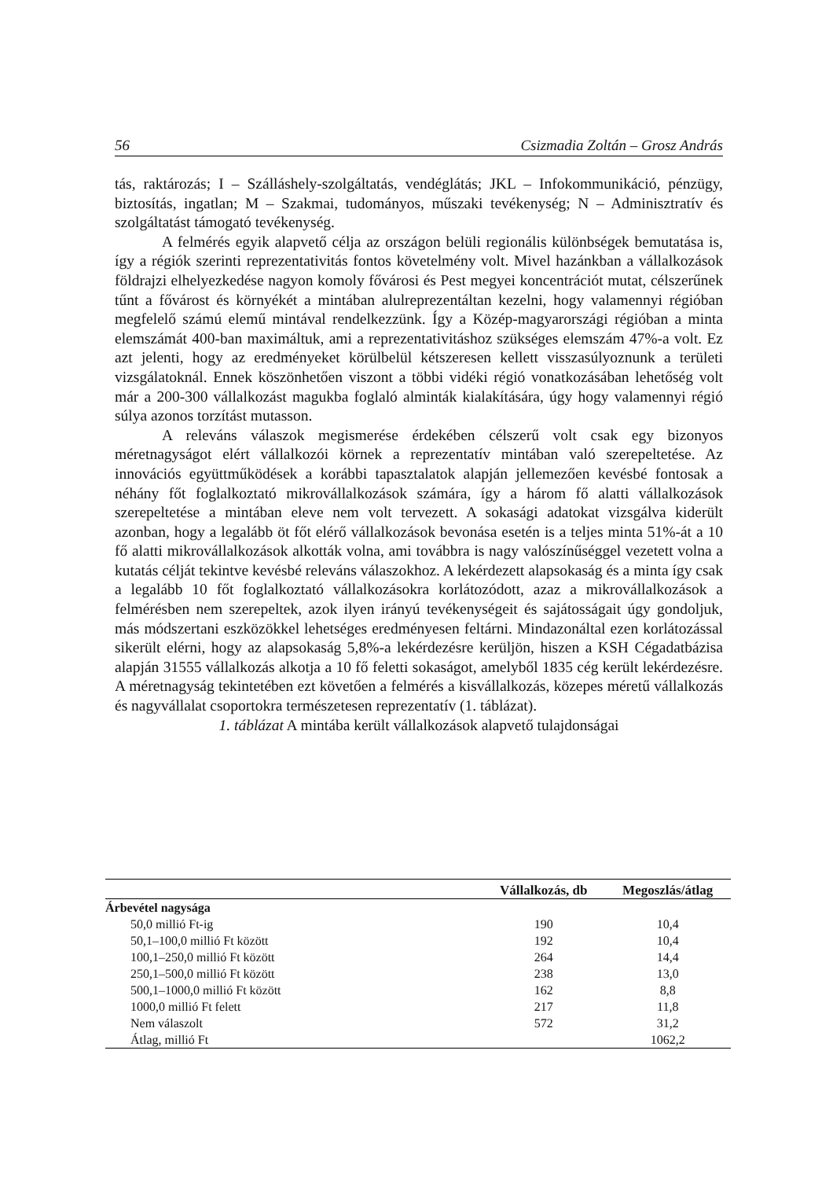56 Csizmadia Zoltán – Grosz András
tás, raktározás; I – Szálláshely-szolgáltatás, vendéglátás; JKL – Infokommunikáció, pénzügy, biztosítás, ingatlan; M – Szakmai, tudományos, műszaki tevékenység; N – Adminisztratív és szolgáltatást támogató tevékenység.
A felmérés egyik alapvető célja az országon belüli regionális különbségek bemutatása is, így a régiók szerinti reprezentativitás fontos követelmény volt. Mivel hazánkban a vállalkozások földrajzi elhelyezkedése nagyon komoly fővárosi és Pest megyei koncentrációt mutat, célszerűnek tűnt a fővárost és környékét a mintában alulreprezentáltan kezelni, hogy valamennyi régióban megfelelő számú elemű mintával rendelkezzünk. Így a Közép-magyarországi régióban a minta elemszámát 400-ban maximáltuk, ami a reprezentativitáshoz szükséges elemszám 47%-a volt. Ez azt jelenti, hogy az eredményeket körülbelül kétszeresen kellett visszasúlyoznunk a területi vizsgálatoknál. Ennek köszönhetően viszont a többi vidéki régió vonatkozásában lehetőség volt már a 200-300 vállalkozást magukba foglaló alminták kialakítására, úgy hogy valamennyi régió súlya azonos torzítást mutasson.
A releváns válaszok megismerése érdekében célszerű volt csak egy bizonyos méretnagyságot elért vállalkozói körnek a reprezentatív mintában való szerepeltetése. Az innovációs együttműködések a korábbi tapasztalatok alapján jellemezően kevésbé fontosak a néhány főt foglalkoztató mikrovállalkozások számára, így a három fő alatti vállalkozások szerepeltetése a mintában eleve nem volt tervezett. A sokasági adatokat vizsgálva kiderült azonban, hogy a legalább öt főt elérő vállalkozások bevonása esetén is a teljes minta 51%-át a 10 fő alatti mikrovállalkozások alkották volna, ami továbbra is nagy valószínűséggel vezetett volna a kutatás célját tekintve kevésbé releváns válaszokhoz. A lekérdezett alapsokaság és a minta így csak a legalább 10 főt foglalkoztató vállalkozásokra korlátozódott, azaz a mikrovállalkozások a felmérésben nem szerepeltek, azok ilyen irányú tevékenységeit és sajátosságait úgy gondoljuk, más módszertani eszközökkel lehetséges eredményesen feltárni. Mindazonáltal ezen korlátozással sikerült elérni, hogy az alapsokaság 5,8%-a lekérdezésre kerüljön, hiszen a KSH Cégadatbázisa alapján 31555 vállalkozás alkotja a 10 fő feletti sokaságot, amelyből 1835 cég került lekérdezésre. A méretnagyság tekintetében ezt követően a felmérés a kisvállalkozás, közepes méretű vállalkozás és nagyvállalat csoportokra természetesen reprezentatív (1. táblázat).
1. táblázat A mintába került vállalkozások alapvető tulajdonságai
| | Vállalkozás, db | Megoszlás/átlag |
| --- | --- | --- |
| Árbevétel nagysága | | |
| 50,0 millió Ft-ig | 190 | 10,4 |
| 50,1–100,0 millió Ft között | 192 | 10,4 |
| 100,1–250,0 millió Ft között | 264 | 14,4 |
| 250,1–500,0 millió Ft között | 238 | 13,0 |
| 500,1–1000,0 millió Ft között | 162 | 8,8 |
| 1000,0 millió Ft felett | 217 | 11,8 |
| Nem válaszolt | 572 | 31,2 |
| Átlag, millió Ft | | 1062,2 |